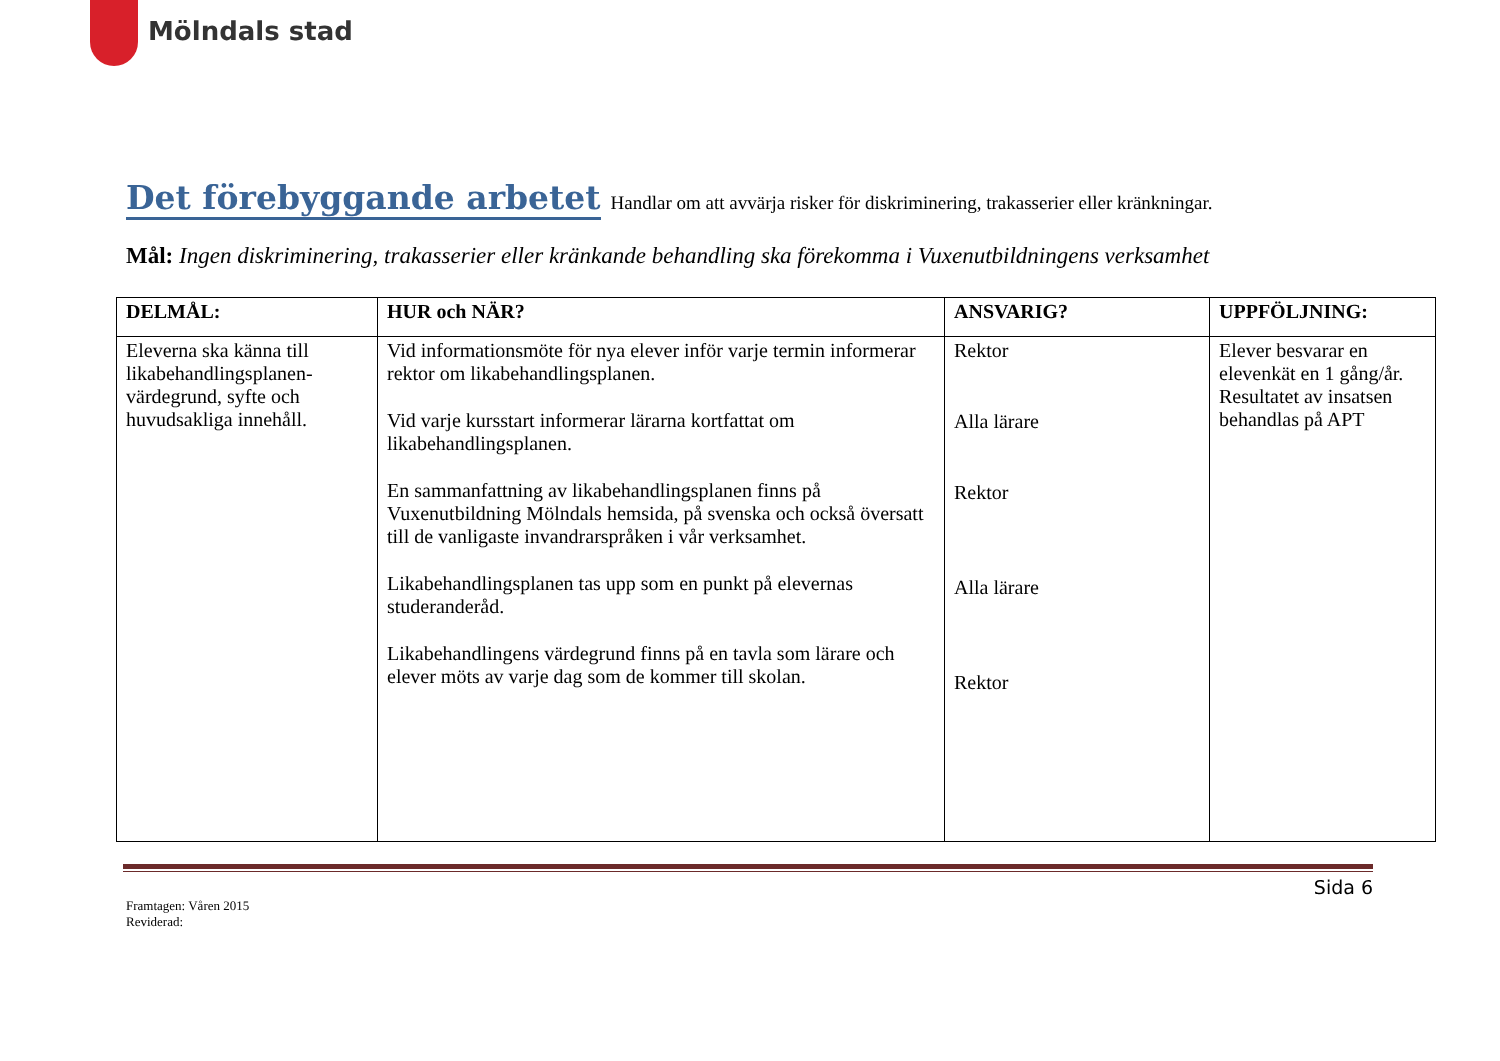Mölndals stad
Det förebyggande arbetet
Handlar om att avvärja risker för diskriminering, trakasserier eller kränkningar.
Mål: Ingen diskriminering, trakasserier eller kränkande behandling ska förekomma i Vuxenutbildningens verksamhet
| DELMÅL: | HUR och NÄR? | ANSVARIG? | UPPFÖLJNING: |
| --- | --- | --- | --- |
| Eleverna ska känna till likabehandlingsplanen-värdegrund, syfte och huvudsakliga innehåll. | Vid informationsmöte för nya elever inför varje termin informerar rektor om likabehandlingsplanen. Vid varje kursstart informerar lärarna kortfattat om likabehandlingsplanen. En sammanfattning av likabehandlingsplanen finns på Vuxenutbildning Mölndals hemsida, på svenska och också översatt till de vanligaste invandrarspråken i vår verksamhet. Likabehandlingsplanen tas upp som en punkt på elevernas studeranderåd. Likabehandlingens värdegrund finns på en tavla som lärare och elever möts av varje dag som de kommer till skolan. | Rektor Alla lärare Rektor Alla lärare Rektor | Elever besvarar en elevenkät en 1 gång/år. Resultatet av insatsen behandlas på APT |
Sida 6
Framtagen: Våren 2015
Reviderad: